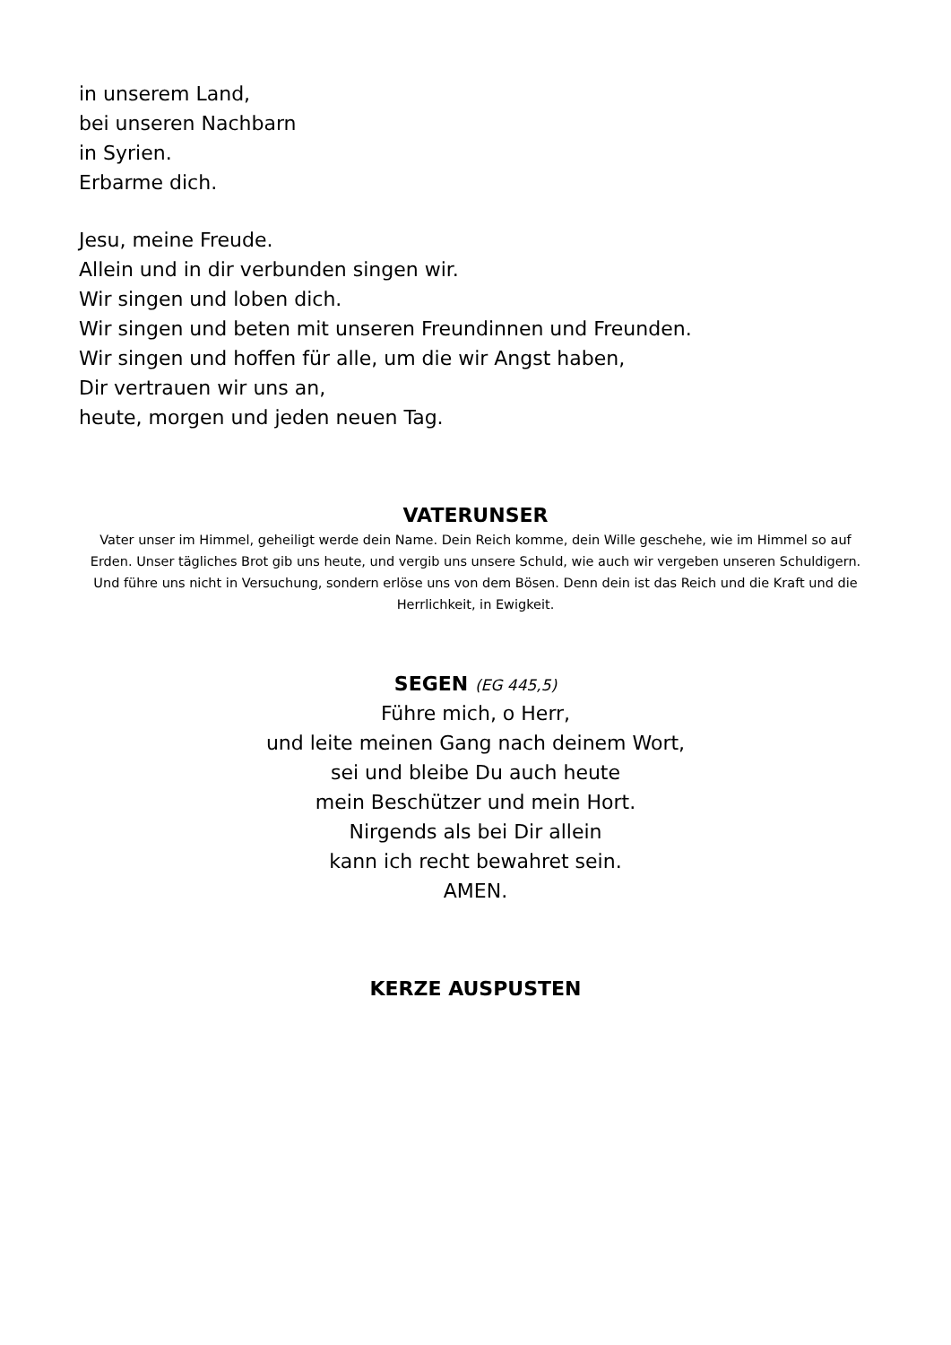in unserem Land,
bei unseren Nachbarn
in Syrien.
Erbarme dich.
Jesu, meine Freude.
Allein und in dir verbunden singen wir.
Wir singen und loben dich.
Wir singen und beten mit unseren Freundinnen und Freunden.
Wir singen und hoffen für alle, um die wir Angst haben,
Dir vertrauen wir uns an,
heute, morgen und jeden neuen Tag.
VATERUNSER
Vater unser im Himmel, geheiligt werde dein Name. Dein Reich komme, dein Wille geschehe, wie im Himmel so auf Erden. Unser tägliches Brot gib uns heute, und vergib uns unsere Schuld, wie auch wir vergeben unseren Schuldigern. Und führe uns nicht in Versuchung, sondern erlöse uns von dem Bösen. Denn dein ist das Reich und die Kraft und die Herrlichkeit, in Ewigkeit.
SEGEN (EG 445,5)
Führe mich, o Herr,
und leite meinen Gang nach deinem Wort,
sei und bleibe Du auch heute
mein Beschützer und mein Hort.
Nirgends als bei Dir allein
kann ich recht bewahret sein.
AMEN.
KERZE AUSPUSTEN